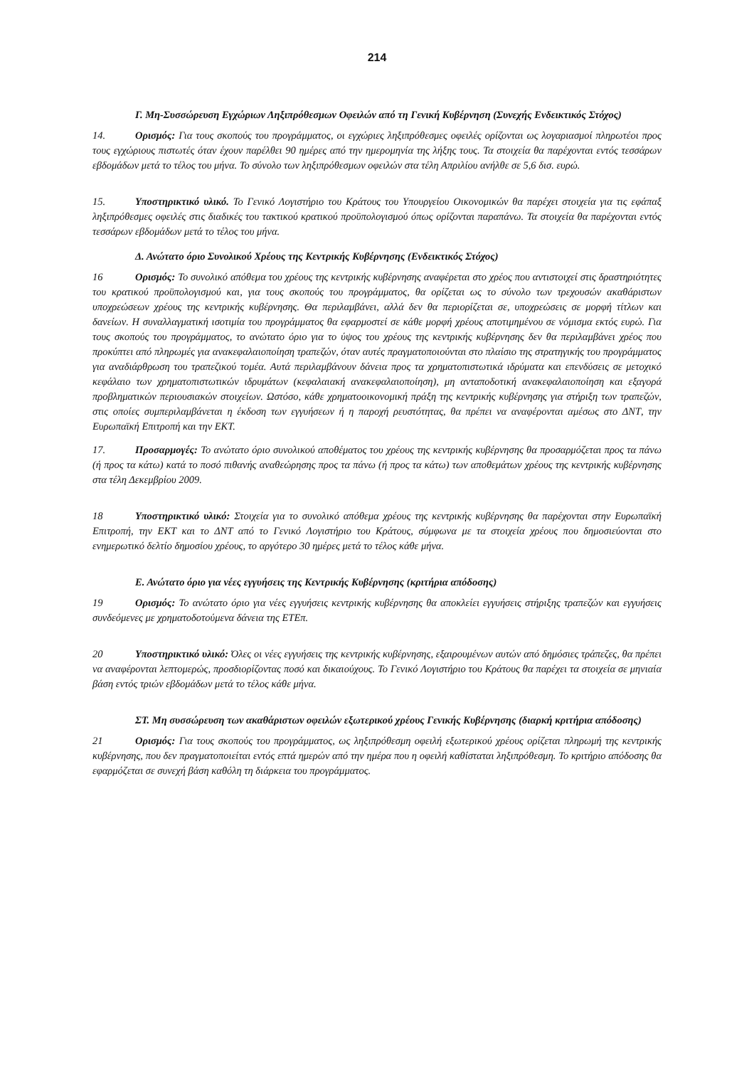214
Γ. Μη-Συσσώρευση Εγχώριων Ληξιπρόθεσμων Οφειλών από τη Γενική Κυβέρνηση (Συνεχής Ενδεικτικός Στόχος)
14. Ορισμός: Για τους σκοπούς του προγράμματος, οι εγχώριες ληξιπρόθεσμες οφειλές ορίζονται ως λογαριασμοί πληρωτέοι προς τους εγχώριους πιστωτές όταν έχουν παρέλθει 90 ημέρες από την ημερομηνία της λήξης τους. Τα στοιχεία θα παρέχονται εντός τεσσάρων εβδομάδων μετά το τέλος του μήνα. Το σύνολο των ληξιπρόθεσμων οφειλών στα τέλη Απριλίου ανήλθε σε 5,6 δισ. ευρώ.
15. Υποστηρικτικό υλικό. Το Γενικό Λογιστήριο του Κράτους του Υπουργείου Οικονομικών θα παρέχει στοιχεία για τις εφάπαξ ληξιπρόθεσμες οφειλές στις διαδικές του τακτικού κρατικού προϋπολογισμού όπως ορίζονται παραπάνω. Τα στοιχεία θα παρέχονται εντός τεσσάρων εβδομάδων μετά το τέλος του μήνα.
Δ. Ανώτατο όριο Συνολικού Χρέους της Κεντρικής Κυβέρνησης (Ενδεικτικός Στόχος)
16 Ορισμός: Το συνολικό απόθεμα του χρέους της κεντρικής κυβέρνησης αναφέρεται στο χρέος που αντιστοιχεί στις δραστηριότητες του κρατικού προϋπολογισμού και, για τους σκοπούς του προγράμματος, θα ορίζεται ως το σύνολο των τρεχουσών ακαθάριστων υποχρεώσεων χρέους της κεντρικής κυβέρνησης. Θα περιλαμβάνει, αλλά δεν θα περιορίζεται σε, υποχρεώσεις σε μορφή τίτλων και δανείων. Η συναλλαγματική ισοτιμία του προγράμματος θα εφαρμοστεί σε κάθε μορφή χρέους αποτιμημένου σε νόμισμα εκτός ευρώ. Για τους σκοπούς του προγράμματος, το ανώτατο όριο για το ύψος του χρέους της κεντρικής κυβέρνησης δεν θα περιλαμβάνει χρέος που προκύπτει από πληρωμές για ανακεφαλαιοποίηση τραπεζών, όταν αυτές πραγματοποιούνται στο πλαίσιο της στρατηγικής του προγράμματος για αναδιάρθρωση του τραπεζικού τομέα. Αυτά περιλαμβάνουν δάνεια προς τα χρηματοπιστωτικά ιδρύματα και επενδύσεις σε μετοχικό κεφάλαιο των χρηματοπιστωτικών ιδρυμάτων (κεφαλαιακή ανακεφαλαιοποίηση), μη ανταποδοτική ανακεφαλαιοποίηση και εξαγορά προβληματικών περιουσιακών στοιχείων. Ωστόσο, κάθε χρηματοοικονομική πράξη της κεντρικής κυβέρνησης για στήριξη των τραπεζών, στις οποίες συμπεριλαμβάνεται η έκδοση των εγγυήσεων ή η παροχή ρευστότητας, θα πρέπει να αναφέρονται αμέσως στο ΔΝΤ, την Ευρωπαϊκή Επιτροπή και την ΕΚΤ.
17. Προσαρμογές: Το ανώτατο όριο συνολικού αποθέματος του χρέους της κεντρικής κυβέρνησης θα προσαρμόζεται προς τα πάνω (ή προς τα κάτω) κατά το ποσό πιθανής αναθεώρησης προς τα πάνω (ή προς τα κάτω) των αποθεμάτων χρέους της κεντρικής κυβέρνησης στα τέλη Δεκεμβρίου 2009.
18 Υποστηρικτικό υλικό: Στοιχεία για το συνολικό απόθεμα χρέους της κεντρικής κυβέρνησης θα παρέχονται στην Ευρωπαϊκή Επιτροπή, την ΕΚΤ και το ΔΝΤ από το Γενικό Λογιστήριο του Κράτους, σύμφωνα με τα στοιχεία χρέους που δημοσιεύονται στο ενημερωτικό δελτίο δημοσίου χρέους, το αργότερο 30 ημέρες μετά το τέλος κάθε μήνα.
Ε. Ανώτατο όριο για νέες εγγυήσεις της Κεντρικής Κυβέρνησης (κριτήρια απόδοσης)
19 Ορισμός: Το ανώτατο όριο για νέες εγγυήσεις κεντρικής κυβέρνησης θα αποκλείει εγγυήσεις στήριξης τραπεζών και εγγυήσεις συνδεόμενες με χρηματοδοτούμενα δάνεια της ΕΤΕπ.
20 Υποστηρικτικό υλικό: Όλες οι νέες εγγυήσεις της κεντρικής κυβέρνησης, εξαιρουμένων αυτών από δημόσιες τράπεζες, θα πρέπει να αναφέρονται λεπτομερώς, προσδιορίζοντας ποσό και δικαιούχους. Το Γενικό Λογιστήριο του Κράτους θα παρέχει τα στοιχεία σε μηνιαία βάση εντός τριών εβδομάδων μετά το τέλος κάθε μήνα.
ΣΤ. Μη συσσώρευση των ακαθάριστων οφειλών εξωτερικού χρέους Γενικής Κυβέρνησης (διαρκή κριτήρια απόδοσης)
21 Ορισμός: Για τους σκοπούς του προγράμματος, ως ληξιπρόθεσμη οφειλή εξωτερικού χρέους ορίζεται πληρωμή της κεντρικής κυβέρνησης, που δεν πραγματοποιείται εντός επτά ημερών από την ημέρα που η οφειλή καθίσταται ληξιπρόθεσμη. Το κριτήριο απόδοσης θα εφαρμόζεται σε συνεχή βάση καθόλη τη διάρκεια του προγράμματος.